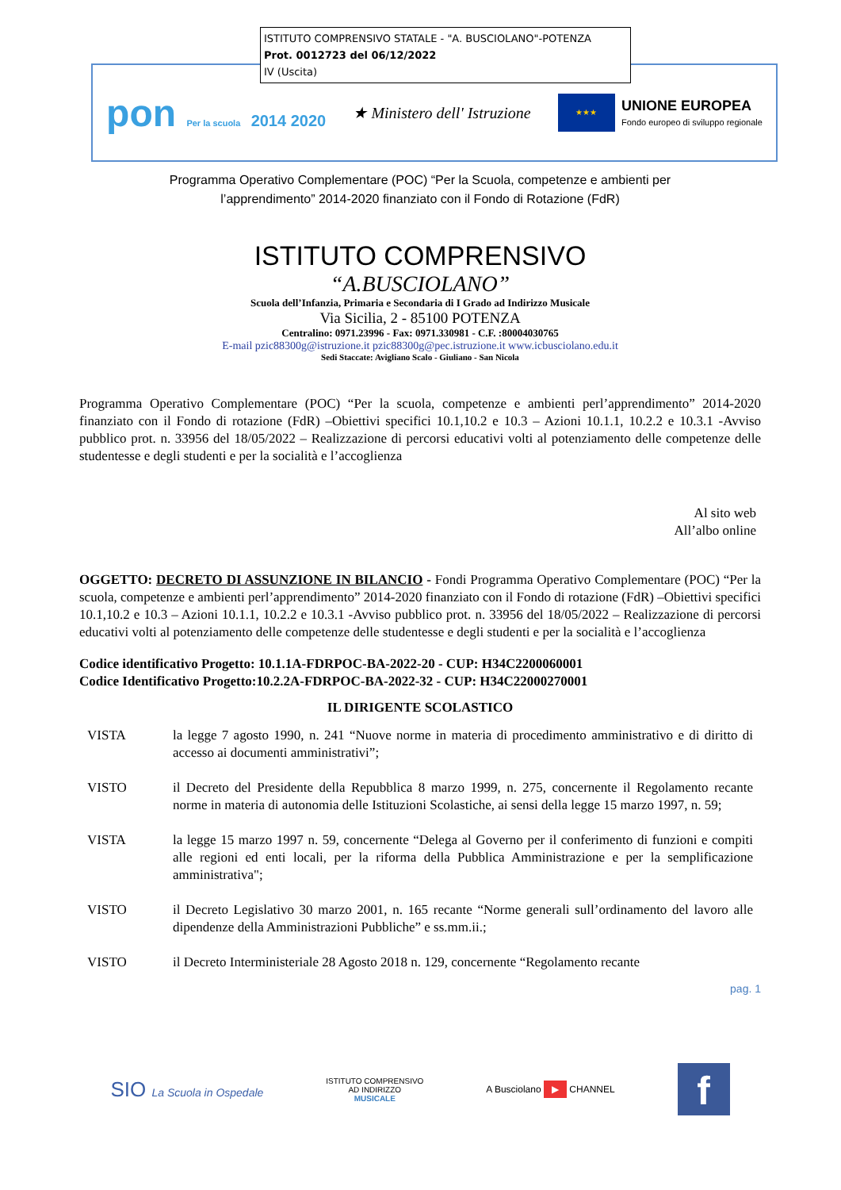ISTITUTO COMPRENSIVO STATALE - "A. BUSCIOLANO"-POTENZA
Prot. 0012723 del 06/12/2022
IV (Uscita)
pon Per la scuola 2014 2020 ★ Ministero dell' Istruzione
★★★
UNIONE EUROPEA
Fondo europeo di sviluppo regionale
Programma Operativo Complementare (POC) “Per la Scuola, competenze e ambienti per
l’apprendimento” 2014-2020 finanziato con il Fondo di Rotazione (FdR)
ISTITUTO COMPRENSIVO
“A.BUSCIOLANO”
Scuola dell’Infanzia, Primaria e Secondaria di I Grado ad Indirizzo Musicale
Via Sicilia, 2 - 85100 POTENZA
Centralino: 0971.23996 - Fax: 0971.330981 - C.F. :80004030765
E-mail pzic88300g@istruzione.it pzic88300g@pec.istruzione.it www.icbusciolano.edu.it
Sedi Staccate: Avigliano Scalo - Giuliano - San Nicola
Programma Operativo Complementare (POC) “Per la scuola, competenze e ambienti perl’apprendimento” 2014-2020 finanziato con il Fondo di rotazione (FdR) –Obiettivi specifici 10.1,10.2 e 10.3 – Azioni 10.1.1, 10.2.2 e 10.3.1 -Avviso pubblico prot. n. 33956 del 18/05/2022 – Realizzazione di percorsi educativi volti al potenziamento delle competenze delle studentesse e degli studenti e per la socialità e l’accoglienza
Al sito web
All’albo online
OGGETTO: DECRETO DI ASSUNZIONE IN BILANCIO - Fondi Programma Operativo Complementare (POC) “Per la scuola, competenze e ambienti perl’apprendimento” 2014-2020 finanziato con il Fondo di rotazione (FdR) –Obiettivi specifici 10.1,10.2 e 10.3 – Azioni 10.1.1, 10.2.2 e 10.3.1 -Avviso pubblico prot. n. 33956 del 18/05/2022 – Realizzazione di percorsi educativi volti al potenziamento delle competenze delle studentesse e degli studenti e per la socialità e l’accoglienza
Codice identificativo Progetto: 10.1.1A-FDRPOC-BA-2022-20 - CUP: H34C2200060001
Codice Identificativo Progetto:10.2.2A-FDRPOC-BA-2022-32 - CUP: H34C22000270001
IL DIRIGENTE SCOLASTICO
VISTA la legge 7 agosto 1990, n. 241 “Nuove norme in materia di procedimento amministrativo e di diritto di accesso ai documenti amministrativi”;
VISTO il Decreto del Presidente della Repubblica 8 marzo 1999, n. 275, concernente il Regolamento recante norme in materia di autonomia delle Istituzioni Scolastiche, ai sensi della legge 15 marzo 1997, n. 59;
VISTA la legge 15 marzo 1997 n. 59, concernente “Delega al Governo per il conferimento di funzioni e compiti alle regioni ed enti locali, per la riforma della Pubblica Amministrazione e per la semplificazione amministrativa";
VISTO il Decreto Legislativo 30 marzo 2001, n. 165 recante “Norme generali sull’ordinamento del lavoro alle dipendenze della Amministrazioni Pubbliche” e ss.mm.ii.;
VISTO il Decreto Interministeriale 28 Agosto 2018 n. 129, concernente “Regolamento recante
pag. 1
SIO La Scuola in Ospedale
ISTITUTO COMPRENSIVO
AD INDIRIZZO
MUSICALE
A Busciolano ▶ CHANNEL
f